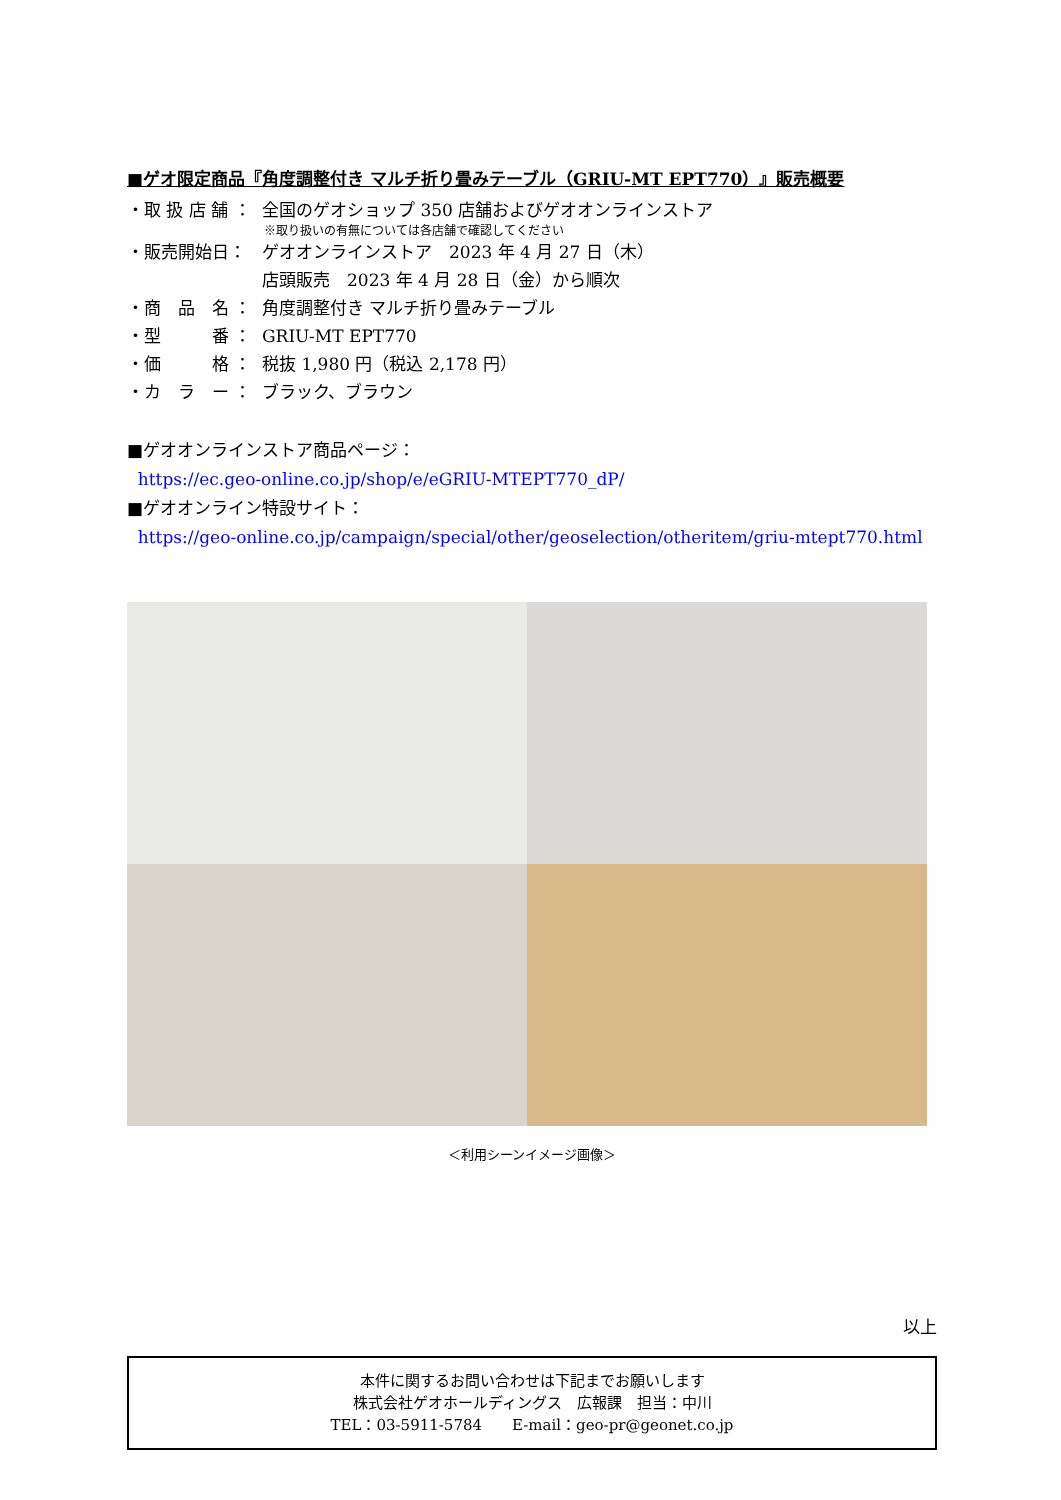■ゲオ限定商品『角度調整付き マルチ折り畳みテーブル（GRIU-MT EPT770）』販売概要
・取 扱 店 舗 ： 全国のゲオショップ 350 店舗およびゲオオンラインストア
※取り扱いの有無については各店舗で確認してください
・販売開始日： ゲオオンラインストア　2023 年 4 月 27 日（木）
店頭販売　2023 年 4 月 28 日（金）から順次
・商　品　名 ： 角度調整付き マルチ折り畳みテーブル
・型　　　番 ： GRIU-MT EPT770
・価　　　格 ： 税抜 1,980 円（税込 2,178 円）
・カ　ラ　ー ： ブラック、ブラウン
■ゲオオンラインストア商品ページ：
https://ec.geo-online.co.jp/shop/e/eGRIU-MTEPT770_dP/
■ゲオオンライン特設サイト：
https://geo-online.co.jp/campaign/special/other/geoselection/otheritem/griu-mtept770.html
＜利用シーンイメージ画像＞
以上
本件に関するお問い合わせは下記までお願いします
株式会社ゲオホールディングス　広報課　担当：中川
TEL：03-5911-5784　　E-mail：geo-pr@geonet.co.jp